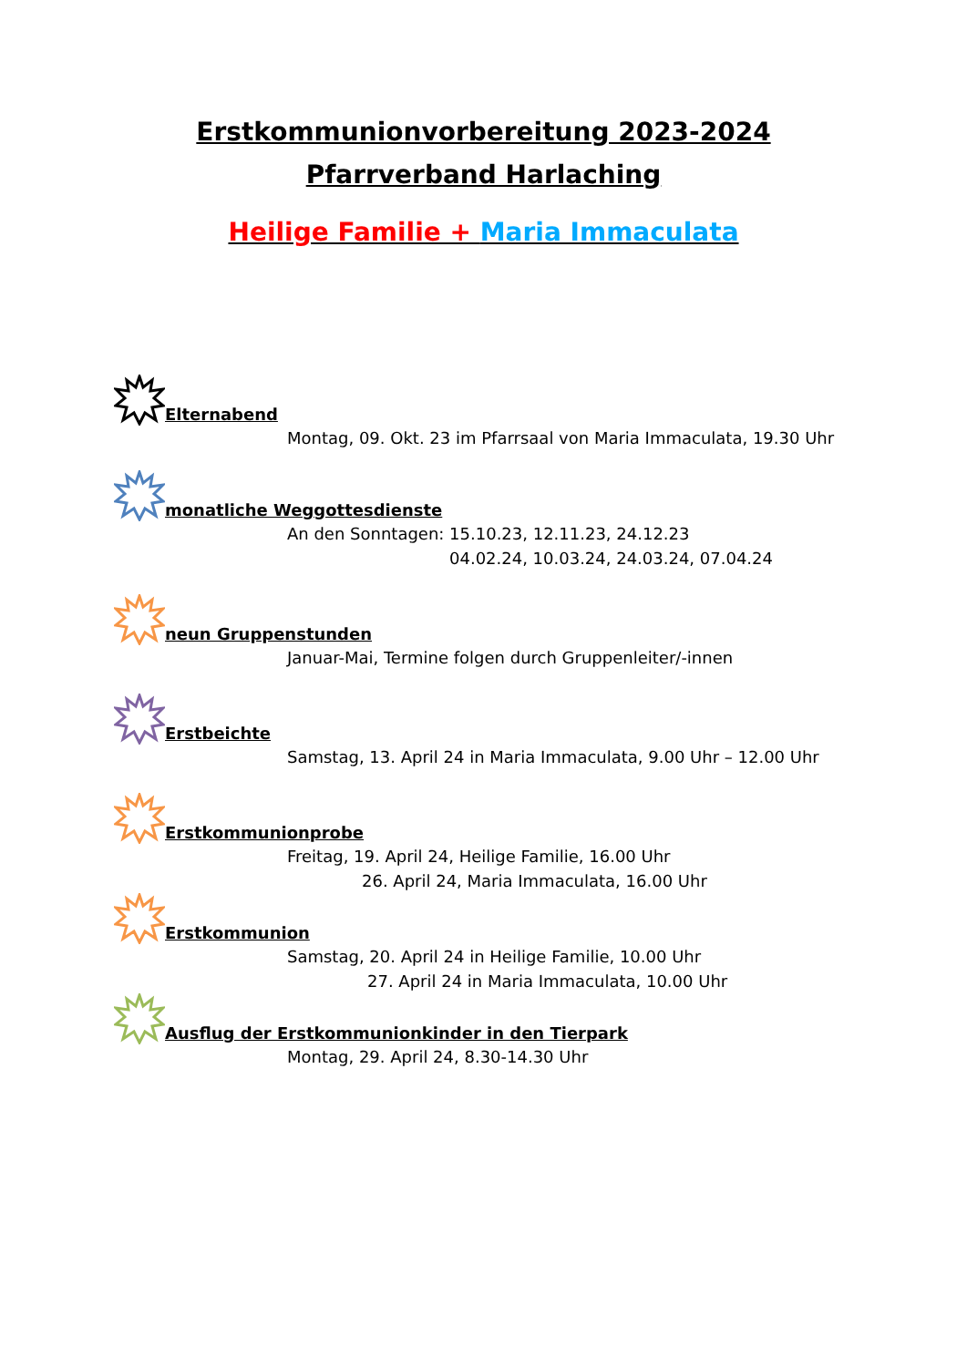Erstkommunionvorbereitung 2023-2024
Pfarrverband Harlaching
Heilige Familie + Maria Immaculata
Elternabend
Montag, 09. Okt. 23 im Pfarrsaal von Maria Immaculata, 19.30 Uhr
monatliche Weggottesdienste
An den Sonntagen: 15.10.23, 12.11.23, 24.12.23
04.02.24, 10.03.24, 24.03.24, 07.04.24
neun Gruppenstunden
Januar-Mai, Termine folgen durch Gruppenleiter/-innen
Erstbeichte
Samstag, 13. April 24 in Maria Immaculata, 9.00 Uhr – 12.00 Uhr
Erstkommunionprobe
Freitag, 19. April 24, Heilige Familie, 16.00 Uhr
26. April 24, Maria Immaculata, 16.00 Uhr
Erstkommunion
Samstag, 20. April 24 in Heilige Familie, 10.00 Uhr
27. April 24 in Maria Immaculata, 10.00 Uhr
Ausflug der Erstkommunionkinder in den Tierpark
Montag, 29. April 24, 8.30-14.30 Uhr